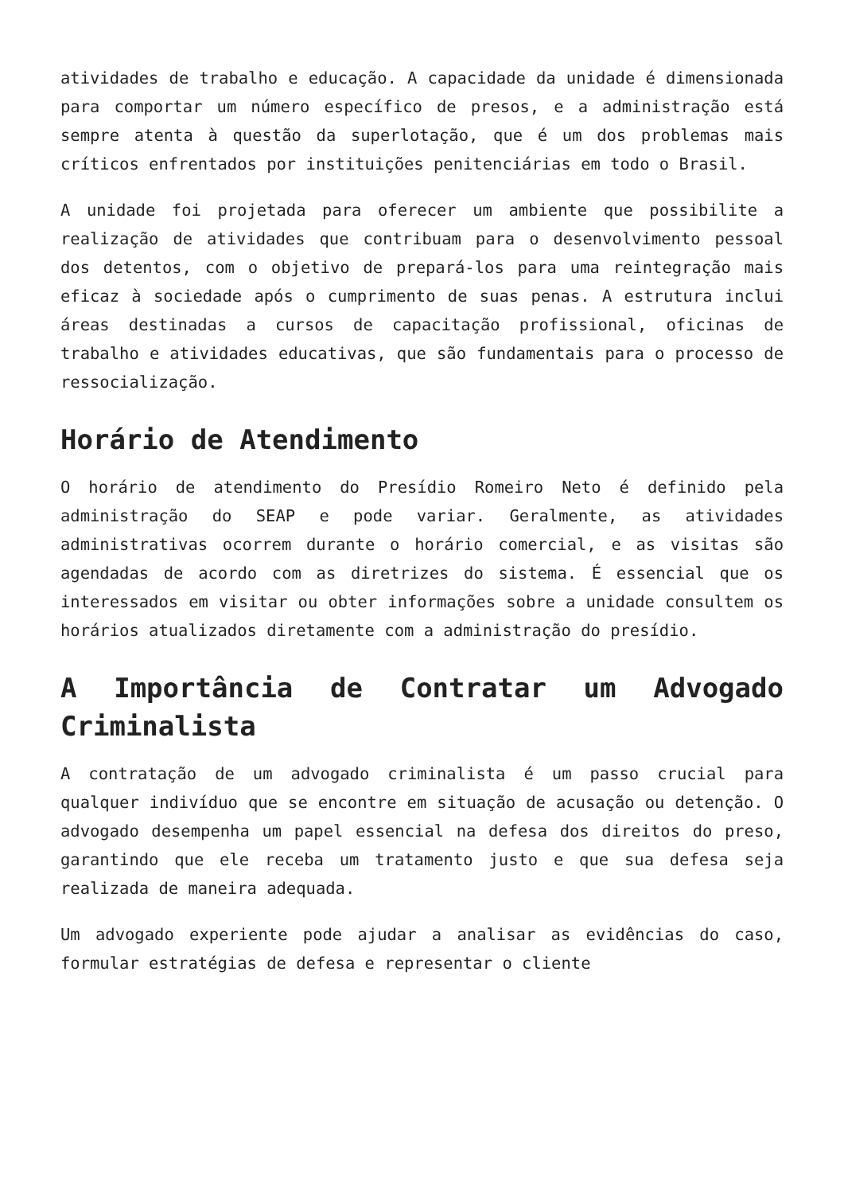atividades de trabalho e educação. A capacidade da unidade é dimensionada para comportar um número específico de presos, e a administração está sempre atenta à questão da superlotação, que é um dos problemas mais críticos enfrentados por instituições penitenciárias em todo o Brasil.
A unidade foi projetada para oferecer um ambiente que possibilite a realização de atividades que contribuam para o desenvolvimento pessoal dos detentos, com o objetivo de prepará-los para uma reintegração mais eficaz à sociedade após o cumprimento de suas penas. A estrutura inclui áreas destinadas a cursos de capacitação profissional, oficinas de trabalho e atividades educativas, que são fundamentais para o processo de ressocialização.
Horário de Atendimento
O horário de atendimento do Presídio Romeiro Neto é definido pela administração do SEAP e pode variar. Geralmente, as atividades administrativas ocorrem durante o horário comercial, e as visitas são agendadas de acordo com as diretrizes do sistema. É essencial que os interessados em visitar ou obter informações sobre a unidade consultem os horários atualizados diretamente com a administração do presídio.
A Importância de Contratar um Advogado Criminalista
A contratação de um advogado criminalista é um passo crucial para qualquer indivíduo que se encontre em situação de acusação ou detenção. O advogado desempenha um papel essencial na defesa dos direitos do preso, garantindo que ele receba um tratamento justo e que sua defesa seja realizada de maneira adequada.
Um advogado experiente pode ajudar a analisar as evidências do caso, formular estratégias de defesa e representar o cliente